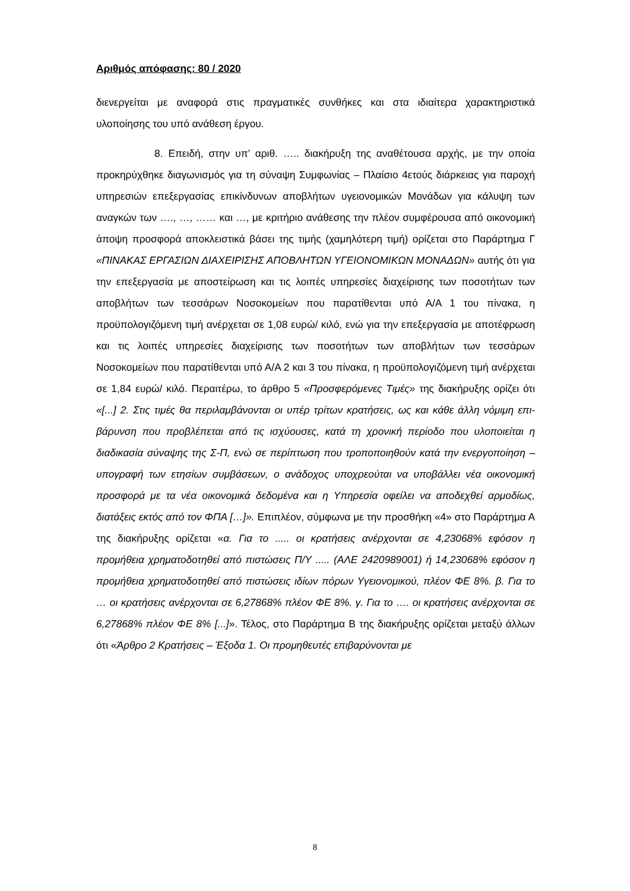Αριθμός απόφασης: 80 / 2020
διενεργείται με αναφορά στις πραγματικές συνθήκες και στα ιδιαίτερα χαρακτηριστικά υλοποίησης του υπό ανάθεση έργου.
8. Επειδή, στην υπ’ αριθ. ….. διακήρυξη της αναθέτουσα αρχής, με την οποία προκηρύχθηκε διαγωνισμός για τη σύναψη Συμφωνίας – Πλαίσιο 4ετούς διάρκειας για παροχή υπηρεσιών επεξεργασίας επικίνδυνων αποβλήτων υγειονομικών Μονάδων για κάλυψη των αναγκών των …., …, …… και …, με κριτήριο ανάθεσης την πλέον συμφέρουσα από οικονομική άποψη προσφορά αποκλειστικά βάσει της τιμής (χαμηλότερη τιμή) ορίζεται στο Παράρτημα Γ «ΠΙΝΑΚΑΣ ΕΡΓΑΣΙΩΝ ΔΙΑΧΕΙΡΙΣΗΣ ΑΠΟΒΛΗΤΩΝ ΥΓΕΙΟΝΟΜΙΚΩΝ ΜΟΝΑΔΩΝ» αυτής ότι για την επεξεργασία με αποστείρωση και τις λοιπές υπηρεσίες διαχείρισης των ποσοτήτων των αποβλήτων των τεσσάρων Νοσοκομείων που παρατίθενται υπό Α/Α 1 του πίνακα, η προϋπολογιζόμενη τιμή ανέρχεται σε 1,08 ευρώ/ κιλό, ενώ για την επεξεργασία με αποτέφρωση και τις λοιπές υπηρεσίες διαχείρισης των ποσοτήτων των αποβλήτων των τεσσάρων Νοσοκομείων που παρατίθενται υπό Α/Α 2 και 3 του πίνακα, η προϋπολογιζόμενη τιμή ανέρχεται σε 1,84 ευρώ/ κιλό. Περαιτέρω, το άρθρο 5 «Προσφερόμενες Τιμές» της διακήρυξης ορίζει ότι «[...] 2. Στις τιμές θα περιλαμβάνονται οι υπέρ τρίτων κρατήσεις, ως και κάθε άλλη νόμιμη επι- βάρυνση που προβλέπεται από τις ισχύουσες, κατά τη χρονική περίοδο που υλοποιείται η διαδικασία σύναψης της Σ-Π, ενώ σε περίπτωση που τροποποιηθούν κατά την ενεργοποίηση – υπογραφή των ετησίων συμβάσεων, ο ανάδοχος υποχρεούται να υποβάλλει νέα οικονομική προσφορά με τα νέα οικονομικά δεδομένα και η Υπηρεσία οφείλει να αποδεχθεί αρμοδίως, διατάξεις εκτός από τον ΦΠΑ […]». Επιπλέον, σύμφωνα με την προσθήκη «4» στο Παράρτημα Α της διακήρυξης ορίζεται «α. Για το ..... οι κρατήσεις ανέρχονται σε 4,23068% εφόσον η προμήθεια χρηματοδοτηθεί από πιστώσεις Π/Υ ..... (ΑΛΕ 2420989001) ή 14,23068% εφόσον η προμήθεια χρηματοδοτηθεί από πιστώσεις ιδίων πόρων Υγειονομικού, πλέον ΦΕ 8%. β. Για το … οι κρατήσεις ανέρχονται σε 6,27868% πλέον ΦΕ 8%. γ. Για το …. οι κρατήσεις ανέρχονται σε 6,27868% πλέον ΦΕ 8% [...]». Τέλος, στο Παράρτημα Β της διακήρυξης ορίζεται μεταξύ άλλων ότι «Άρθρο 2 Κρατήσεις – Έξοδα 1. Οι προμηθευτές επιβαρύνονται με
8